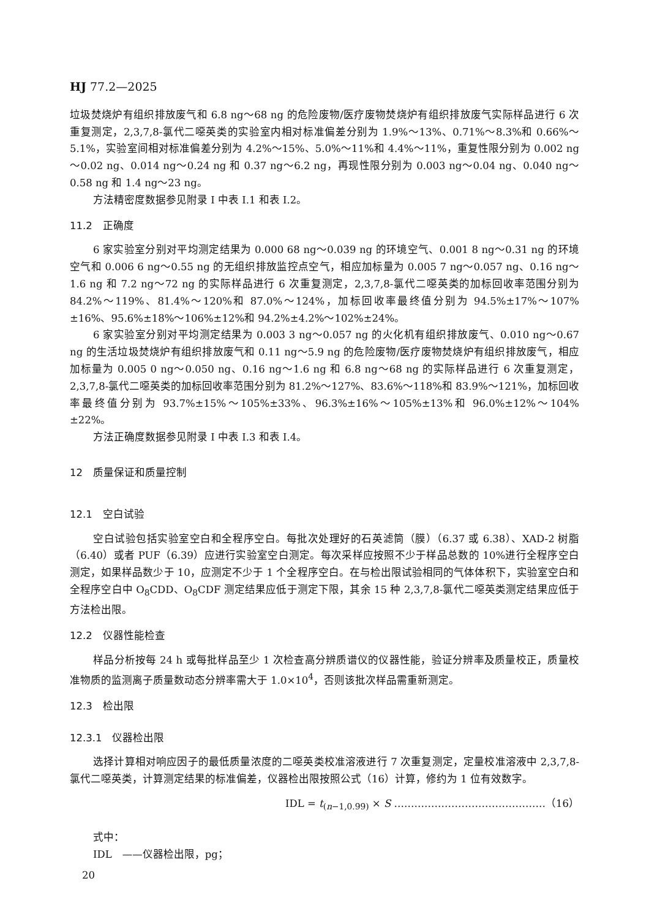HJ 77.2—2025
垃圾焚烧炉有组织排放废气和 6.8 ng～68 ng 的危险废物/医疗废物焚烧炉有组织排放废气实际样品进行 6 次重复测定，2,3,7,8-氯代二噁英类的实验室内相对标准偏差分别为 1.9%～13%、0.71%～8.3%和 0.66%～5.1%，实验室间相对标准偏差分别为 4.2%～15%、5.0%～11%和 4.4%～11%，重复性限分别为 0.002 ng～0.02 ng、0.014 ng～0.24 ng 和 0.37 ng～6.2 ng，再现性限分别为 0.003 ng～0.04 ng、0.040 ng～0.58 ng 和 1.4 ng～23 ng。
方法精密度数据参见附录 I 中表 I.1 和表 I.2。
11.2　正确度
6 家实验室分别对平均测定结果为 0.000 68 ng～0.039 ng 的环境空气、0.001 8 ng～0.31 ng 的环境空气和 0.006 6 ng～0.55 ng 的无组织排放监控点空气，相应加标量为 0.005 7 ng～0.057 ng、0.16 ng～1.6 ng 和 7.2 ng～72 ng 的实际样品进行 6 次重复测定，2,3,7,8-氯代二噁英类的加标回收率范围分别为 84.2%～119%、81.4%～120%和 87.0%～124%，加标回收率最终值分别为 94.5%±17%～107%±16%、95.6%±18%～106%±12%和 94.2%±4.2%～102%±24%。
6 家实验室分别对平均测定结果为 0.003 3 ng～0.057 ng 的火化机有组织排放废气、0.010 ng～0.67 ng 的生活垃圾焚烧炉有组织排放废气和 0.11 ng～5.9 ng 的危险废物/医疗废物焚烧炉有组织排放废气，相应加标量为 0.005 0 ng～0.050 ng、0.16 ng～1.6 ng 和 6.8 ng～68 ng 的实际样品进行 6 次重复测定，2,3,7,8-氯代二噁英类的加标回收率范围分别为 81.2%～127%、83.6%～118%和 83.9%～121%，加标回收率最终值分别为 93.7%±15%～105%±33%、96.3%±16%～105%±13%和 96.0%±12%～104%±22%。
方法正确度数据参见附录 I 中表 I.3 和表 I.4。
12　质量保证和质量控制
12.1　空白试验
空白试验包括实验室空白和全程序空白。每批次处理好的石英滤筒（膜）（6.37 或 6.38）、XAD-2 树脂（6.40）或者 PUF（6.39）应进行实验室空白测定。每次采样应按照不少于样品总数的 10%进行全程序空白测定，如果样品数少于 10，应测定不少于 1 个全程序空白。在与检出限试验相同的气体体积下，实验室空白和全程序空白中 O<sub>8</sub>CDD、O<sub>8</sub>CDF 测定结果应低于测定下限，其余 15 种 2,3,7,8-氯代二噁英类测定结果应低于方法检出限。
12.2　仪器性能检查
样品分析按每 24 h 或每批样品至少 1 次检查高分辨质谱仪的仪器性能，验证分辨率及质量校正，质量校准物质的监测离子质量数动态分辨率需大于 1.0×10<sup>4</sup>，否则该批次样品需重新测定。
12.3　检出限
12.3.1　仪器检出限
选择计算相对响应因子的最低质量浓度的二噁英类校准溶液进行 7 次重复测定，定量校准溶液中 2,3,7,8-氯代二噁英类，计算测定结果的标准偏差，仪器检出限按照公式（16）计算，修约为 1 位有效数字。
IDL = t<sub>(n−1,0.99)</sub> × S ………………………………………（16）
式中：
IDL　——仪器检出限，pg；
20